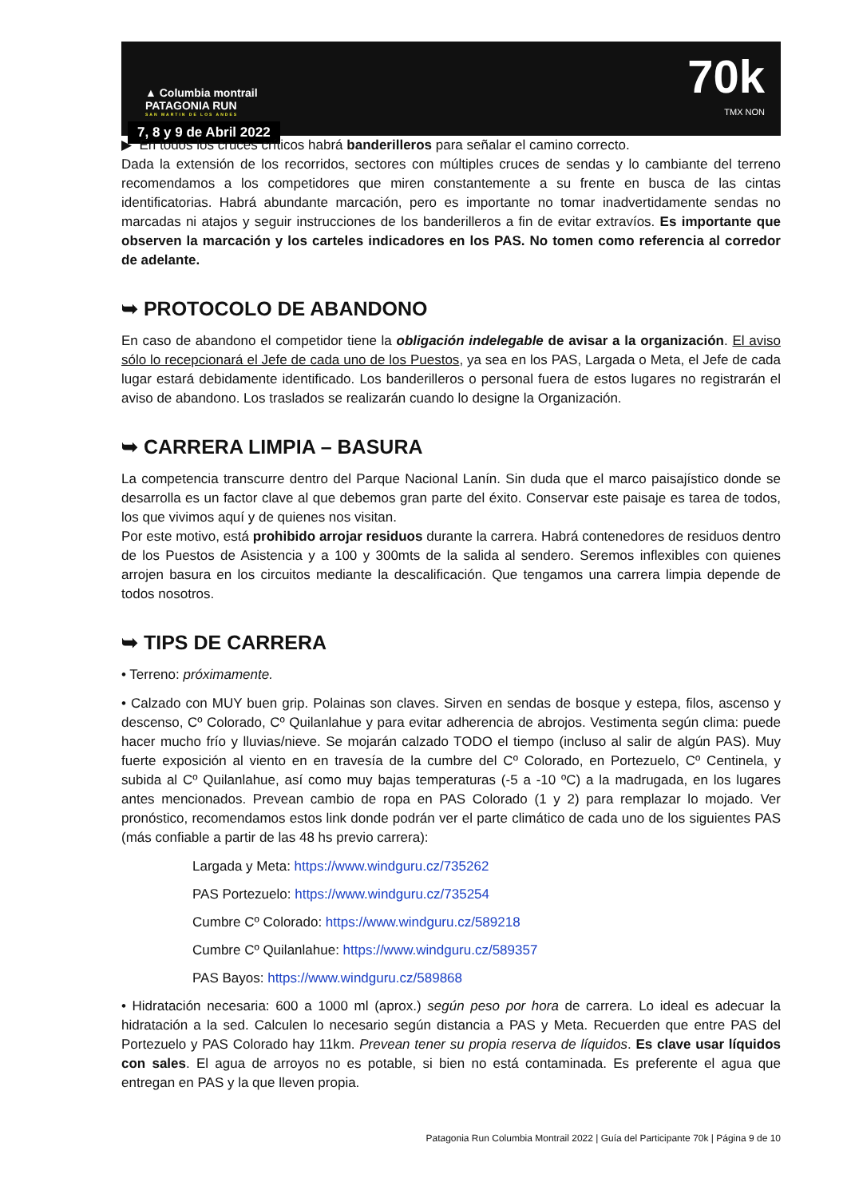▲ Columbia montrail
PATAGONIA RUN
SAN MARTIN DE LOS ANDES
7, 8 y 9 de Abril 2022
70k
TMX NON
▶ En todos los cruces críticos habrá banderilleros para señalar el camino correcto.
Dada la extensión de los recorridos, sectores con múltiples cruces de sendas y lo cambiante del terreno recomendamos a los competidores que miren constantemente a su frente en busca de las cintas identificatorias. Habrá abundante marcación, pero es importante no tomar inadvertidamente sendas no marcadas ni atajos y seguir instrucciones de los banderilleros a fin de evitar extravíos. Es importante que observen la marcación y los carteles indicadores en los PAS. No tomen como referencia al corredor de adelante.
➥ PROTOCOLO DE ABANDONO
En caso de abandono el competidor tiene la obligación indelegable de avisar a la organización. El aviso sólo lo recepcionará el Jefe de cada uno de los Puestos, ya sea en los PAS, Largada o Meta, el Jefe de cada lugar estará debidamente identificado. Los banderilleros o personal fuera de estos lugares no registrarán el aviso de abandono. Los traslados se realizarán cuando lo designe la Organización.
➥ CARRERA LIMPIA – BASURA
La competencia transcurre dentro del Parque Nacional Lanín. Sin duda que el marco paisajístico donde se desarrolla es un factor clave al que debemos gran parte del éxito. Conservar este paisaje es tarea de todos, los que vivimos aquí y de quienes nos visitan.
Por este motivo, está prohibido arrojar residuos durante la carrera. Habrá contenedores de residuos dentro de los Puestos de Asistencia y a 100 y 300mts de la salida al sendero. Seremos inflexibles con quienes arrojen basura en los circuitos mediante la descalificación. Que tengamos una carrera limpia depende de todos nosotros.
➥ TIPS DE CARRERA
• Terreno: próximamente.
• Calzado con MUY buen grip. Polainas son claves. Sirven en sendas de bosque y estepa, filos, ascenso y descenso, Cº Colorado, Cº Quilanlahue y para evitar adherencia de abrojos. Vestimenta según clima: puede hacer mucho frío y lluvias/nieve. Se mojarán calzado TODO el tiempo (incluso al salir de algún PAS). Muy fuerte exposición al viento en en travesía de la cumbre del Cº Colorado, en Portezuelo, Cº Centinela, y subida al Cº Quilanlahue, así como muy bajas temperaturas (-5 a -10 ºC) a la madrugada, en los lugares antes mencionados. Prevean cambio de ropa en PAS Colorado (1 y 2) para remplazar lo mojado. Ver pronóstico, recomendamos estos link donde podrán ver el parte climático de cada uno de los siguientes PAS (más confiable a partir de las 48 hs previo carrera):
Largada y Meta: https://www.windguru.cz/735262
PAS Portezuelo: https://www.windguru.cz/735254
Cumbre Cº Colorado: https://www.windguru.cz/589218
Cumbre Cº Quilanlahue: https://www.windguru.cz/589357
PAS Bayos: https://www.windguru.cz/589868
• Hidratación necesaria: 600 a 1000 ml (aprox.) según peso por hora de carrera. Lo ideal es adecuar la hidratación a la sed. Calculen lo necesario según distancia a PAS y Meta. Recuerden que entre PAS del Portezuelo y PAS Colorado hay 11km. Prevean tener su propia reserva de líquidos. Es clave usar líquidos con sales. El agua de arroyos no es potable, si bien no está contaminada. Es preferente el agua que entregan en PAS y la que lleven propia.
Patagonia Run Columbia Montrail 2022 | Guía del Participante 70k | Página 9 de 10